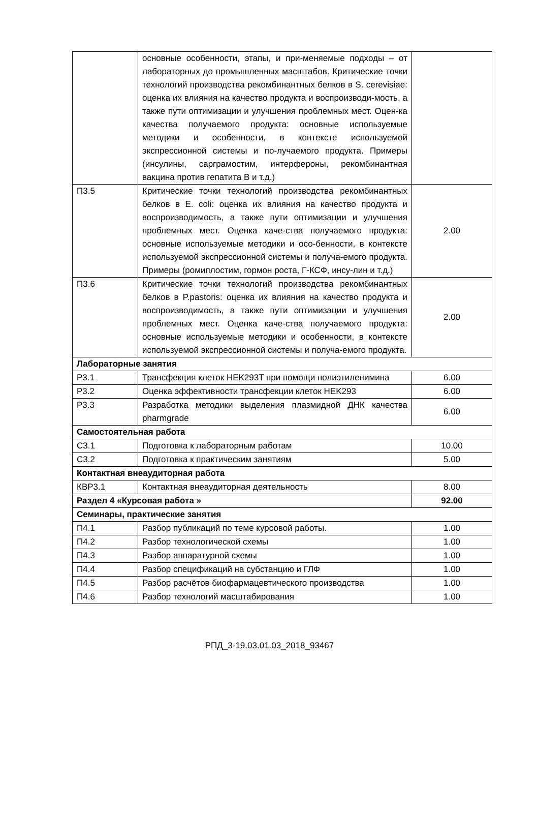| | основные особенности, этапы, и при-меняемые подходы – от лабораторных до промышленных масштабов. Критические точки технологий производства рекомбинантных белков в S. cerevisiae: оценка их влияния на качество продукта и воспроизводи-мость, а также пути оптимизации и улучшения проблемных мест. Оцен-ка качества получаемого продукта: основные используемые методики и особенности, в контексте используемой экспрессионной системы и по-лучаемого продукта. Примеры (инсулины, сарграмостим, интерфероны, рекомбинантная вакцина против гепатита В и т.д.) | |
| П3.5 | Критические точки технологий производства рекомбинантных белков в E. coli: оценка их влияния на качество продукта и воспроизводимость, а также пути оптимизации и улучшения проблемных мест. Оценка каче-ства получаемого продукта: основные используемые методики и осо-бенности, в контексте используемой экспрессионной системы и получа-емого продукта. Примеры (ромиплостим, гормон роста, Г-КСФ, инсу-лин и т.д.) | 2.00 |
| П3.6 | Критические точки технологий производства рекомбинантных белков в P.pastoris: оценка их влияния на качество продукта и воспроизводимость, а также пути оптимизации и улучшения проблемных мест. Оценка каче-ства получаемого продукта: основные используемые методики и особенности, в контексте используемой экспрессионной системы и получа-емого продукта. | 2.00 |
| Лабораторные занятия | | |
| Р3.1 | Трансфекция клеток HEK293T при помощи полиэтиленимина | 6.00 |
| Р3.2 | Оценка эффективности трансфекции клеток HEK293 | 6.00 |
| Р3.3 | Разработка методики выделения плазмидной ДНК качества pharmgrade | 6.00 |
| Самостоятельная работа | | |
| С3.1 | Подготовка к лабораторным работам | 10.00 |
| С3.2 | Подготовка к практическим занятиям | 5.00 |
| Контактная внеаудиторная работа | | |
| КВР3.1 | Контактная внеаудиторная деятельность | 8.00 |
| Раздел 4 «Курсовая работа » | | 92.00 |
| Семинары, практические занятия | | |
| П4.1 | Разбор публикаций по теме курсовой работы. | 1.00 |
| П4.2 | Разбор технологической схемы | 1.00 |
| П4.3 | Разбор аппаратурной схемы | 1.00 |
| П4.4 | Разбор спецификаций на субстанцию и ГЛФ | 1.00 |
| П4.5 | Разбор расчётов биофармацевтического производства | 1.00 |
| П4.6 | Разбор технологий масштабирования | 1.00 |
РПД_3-19.03.01.03_2018_93467